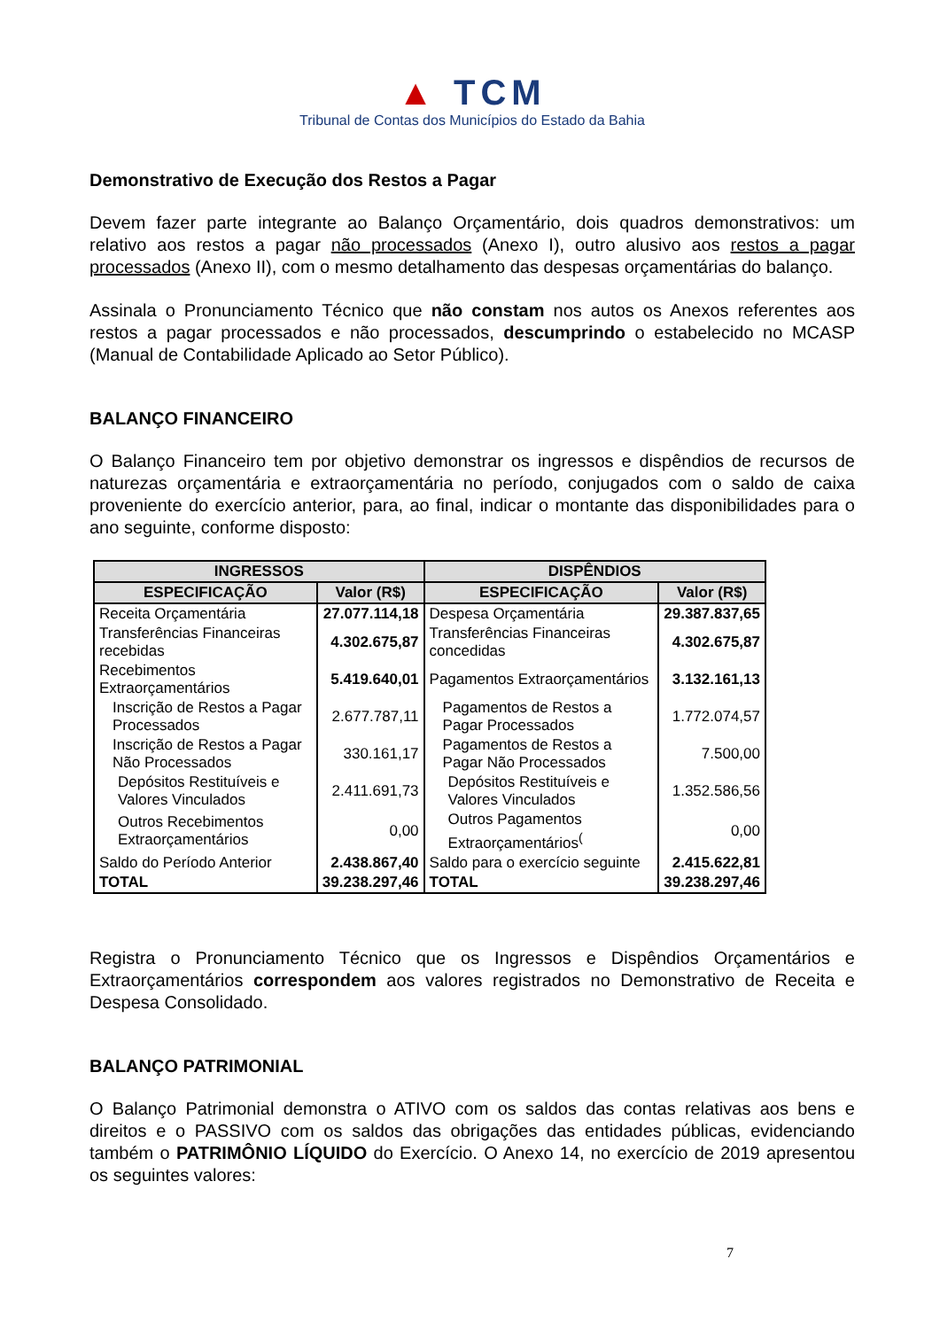▲ TCM
Tribunal de Contas dos Municípios do Estado da Bahia
Demonstrativo de Execução dos Restos a Pagar
Devem fazer parte integrante ao Balanço Orçamentário, dois quadros demonstrativos: um relativo aos restos a pagar não processados (Anexo I), outro alusivo aos restos a pagar processados (Anexo II), com o mesmo detalhamento das despesas orçamentárias do balanço.
Assinala o Pronunciamento Técnico que não constam nos autos os Anexos referentes aos restos a pagar processados e não processados, descumprindo o estabelecido no MCASP (Manual de Contabilidade Aplicado ao Setor Público).
BALANÇO FINANCEIRO
O Balanço Financeiro tem por objetivo demonstrar os ingressos e dispêndios de recursos de naturezas orçamentária e extraorçamentária no período, conjugados com o saldo de caixa proveniente do exercício anterior, para, ao final, indicar o montante das disponibilidades para o ano seguinte, conforme disposto:
| INGRESSOS | | DISPÊNDIOS | |
| --- | --- | --- | --- |
| ESPECIFICAÇÃO | Valor (R$) | ESPECIFICAÇÃO | Valor (R$) |
| Receita Orçamentária | 27.077.114,18 | Despesa Orçamentária | 29.387.837,65 |
| Transferências Financeiras recebidas | 4.302.675,87 | Transferências Financeiras concedidas | 4.302.675,87 |
| Recebimentos Extraorçamentários | 5.419.640,01 | Pagamentos Extraorçamentários | 3.132.161,13 |
| Inscrição de Restos a Pagar Processados | 2.677.787,11 | Pagamentos de Restos a Pagar Processados | 1.772.074,57 |
| Inscrição de Restos a Pagar Não Processados | 330.161,17 | Pagamentos de Restos a Pagar Não Processados | 7.500,00 |
| Depósitos Restituíveis e Valores Vinculados | 2.411.691,73 | Depósitos Restituíveis e Valores Vinculados | 1.352.586,56 |
| Outros Recebimentos Extraorçamentários | 0,00 | Outros Pagamentos Extraorçamentários<sup>(</sup> | 0,00 |
| Saldo do Período Anterior | 2.438.867,40 | Saldo para o exercício seguinte | 2.415.622,81 |
| TOTAL | 39.238.297,46 | TOTAL | 39.238.297,46 |
Registra o Pronunciamento Técnico que os Ingressos e Dispêndios Orçamentários e Extraorçamentários correspondem aos valores registrados no Demonstrativo de Receita e Despesa Consolidado.
BALANÇO PATRIMONIAL
O Balanço Patrimonial demonstra o ATIVO com os saldos das contas relativas aos bens e direitos e o PASSIVO com os saldos das obrigações das entidades públicas, evidenciando também o PATRIMÔNIO LÍQUIDO do Exercício. O Anexo 14, no exercício de 2019 apresentou os seguintes valores:
7